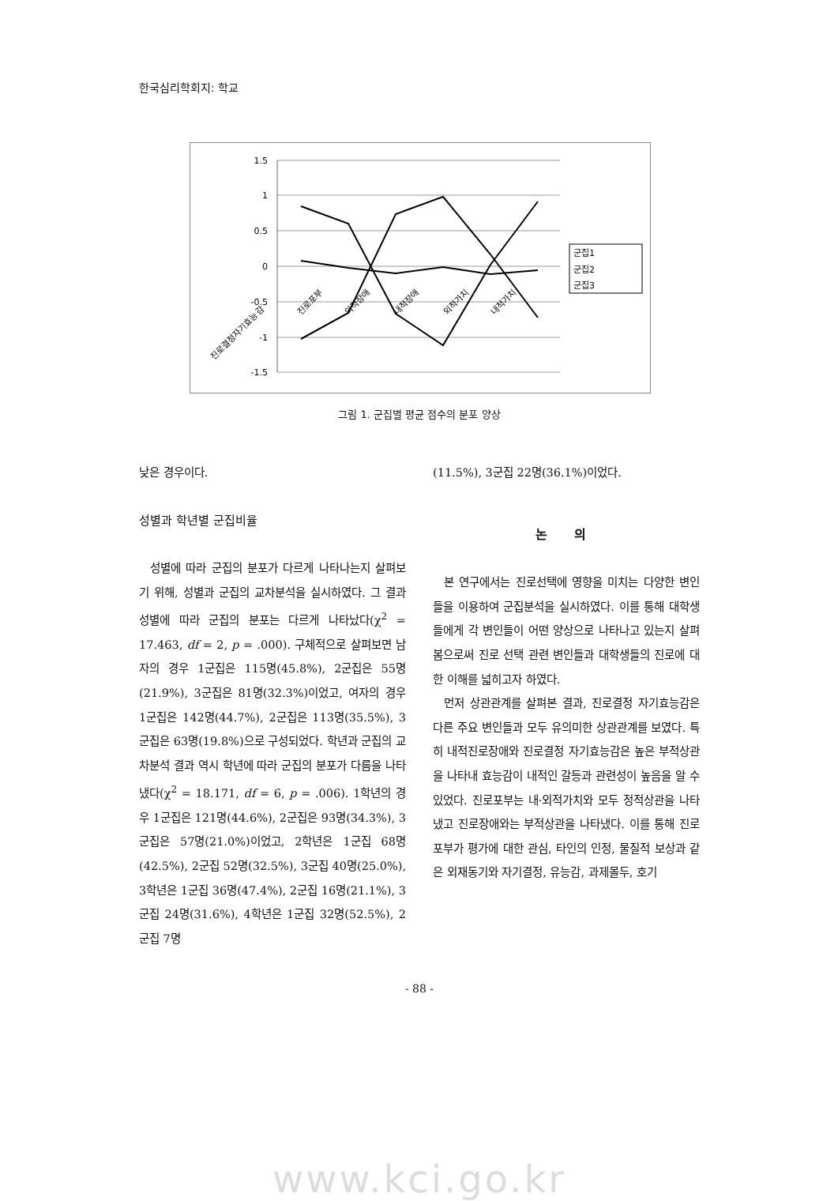한국심리학회지: 학교
1.5
1
0.5
0
-0.5
-1
-1.5
진로결정자기효능감
진로포부
외적장애
내적장애
외적가치
내적가치
군집1
군집2
군집3
그림 1. 군집별 평균 점수의 분포 양상
낮은 경우이다.
성별과 학년별 군집비율
성별에 따라 군집의 분포가 다르게 나타나는지 살펴보기 위해, 성별과 군집의 교차분석을 실시하였다. 그 결과 성별에 따라 군집의 분포는 다르게 나타났다(χ<sup>2</sup> = 17.463, df = 2, p = .000). 구체적으로 살펴보면 남자의 경우 1군집은 115명(45.8%), 2군집은 55명(21.9%), 3군집은 81명(32.3%)이었고, 여자의 경우 1군집은 142명(44.7%), 2군집은 113명(35.5%), 3군집은 63명(19.8%)으로 구성되었다. 학년과 군집의 교차분석 결과 역시 학년에 따라 군집의 분포가 다름을 나타냈다(χ<sup>2</sup> = 18.171, df = 6, p = .006). 1학년의 경우 1군집은 121명(44.6%), 2군집은 93명(34.3%), 3군집은 57명(21.0%)이었고, 2학년은 1군집 68명(42.5%), 2군집 52명(32.5%), 3군집 40명(25.0%), 3학년은 1군집 36명(47.4%), 2군집 16명(21.1%), 3군집 24명(31.6%), 4학년은 1군집 32명(52.5%), 2군집 7명
(11.5%), 3군집 22명(36.1%)이었다.
논 의
본 연구에서는 진로선택에 영향을 미치는 다양한 변인들을 이용하여 군집분석을 실시하였다. 이를 통해 대학생들에게 각 변인들이 어떤 양상으로 나타나고 있는지 살펴봄으로써 진로 선택 관련 변인들과 대학생들의 진로에 대한 이해를 넓히고자 하였다.
먼저 상관관계를 살펴본 결과, 진로결정 자기효능감은 다른 주요 변인들과 모두 유의미한 상관관계를 보였다. 특히 내적진로장애와 진로결정 자기효능감은 높은 부적상관을 나타내 효능감이 내적인 갈등과 관련성이 높음을 알 수 있었다. 진로포부는 내·외적가치와 모두 정적상관을 나타냈고 진로장애와는 부적상관을 나타냈다. 이를 통해 진로포부가 평가에 대한 관심, 타인의 인정, 물질적 보상과 같은 외재동기와 자기결정, 유능감, 과제몰두, 호기
- 88 -
www.kci.go.kr